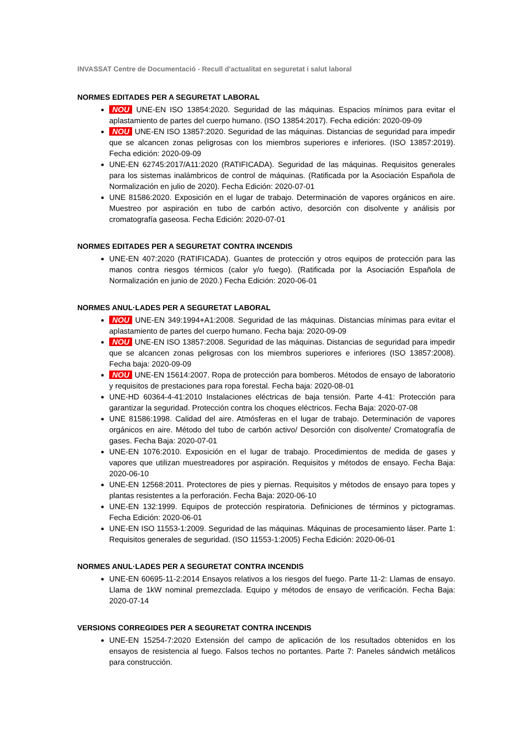INVASSAT Centre de Documentació - Recull d'actualitat en seguretat i salut laboral
NORMES EDITADES PER A SEGURETAT LABORAL
NOU UNE-EN ISO 13854:2020. Seguridad de las máquinas. Espacios mínimos para evitar el aplastamiento de partes del cuerpo humano. (ISO 13854:2017). Fecha edición: 2020-09-09
NOU UNE-EN ISO 13857:2020. Seguridad de las máquinas. Distancias de seguridad para impedir que se alcancen zonas peligrosas con los miembros superiores e inferiores. (ISO 13857:2019). Fecha edición: 2020-09-09
UNE-EN 62745:2017/A11:2020 (RATIFICADA). Seguridad de las máquinas. Requisitos generales para los sistemas inalámbricos de control de máquinas. (Ratificada por la Asociación Española de Normalización en julio de 2020). Fecha Edición: 2020-07-01
UNE 81586:2020. Exposición en el lugar de trabajo. Determinación de vapores orgánicos en aire. Muestreo por aspiración en tubo de carbón activo, desorción con disolvente y análisis por cromatografía gaseosa. Fecha Edición: 2020-07-01
NORMES EDITADES PER A SEGURETAT CONTRA INCENDIS
UNE-EN 407:2020 (RATIFICADA). Guantes de protección y otros equipos de protección para las manos contra riesgos térmicos (calor y/o fuego). (Ratificada por la Asociación Española de Normalización en junio de 2020.) Fecha Edición: 2020-06-01
NORMES ANUL·LADES PER A SEGURETAT LABORAL
NOU UNE-EN 349:1994+A1:2008. Seguridad de las máquinas. Distancias mínimas para evitar el aplastamiento de partes del cuerpo humano. Fecha baja: 2020-09-09
NOU UNE-EN ISO 13857:2008. Seguridad de las máquinas. Distancias de seguridad para impedir que se alcancen zonas peligrosas con los miembros superiores e inferiores (ISO 13857:2008). Fecha baja: 2020-09-09
NOU UNE-EN 15614:2007. Ropa de protección para bomberos. Métodos de ensayo de laboratorio y requisitos de prestaciones para ropa forestal. Fecha baja: 2020-08-01
UNE-HD 60364-4-41:2010 Instalaciones eléctricas de baja tensión. Parte 4-41: Protección para garantizar la seguridad. Protección contra los choques eléctricos. Fecha Baja: 2020-07-08
UNE 81586:1998. Calidad del aire. Atmósferas en el lugar de trabajo. Determinación de vapores orgánicos en aire. Método del tubo de carbón activo/ Desorción con disolvente/ Cromatografía de gases. Fecha Baja: 2020-07-01
UNE-EN 1076:2010. Exposición en el lugar de trabajo. Procedimientos de medida de gases y vapores que utilizan muestreadores por aspiración. Requisitos y métodos de ensayo. Fecha Baja: 2020-06-10
UNE-EN 12568:2011. Protectores de pies y piernas. Requisitos y métodos de ensayo para topes y plantas resistentes a la perforación. Fecha Baja: 2020-06-10
UNE-EN 132:1999. Equipos de protección respiratoria. Definiciones de términos y pictogramas. Fecha Edición: 2020-06-01
UNE-EN ISO 11553-1:2009. Seguridad de las máquinas. Máquinas de procesamiento láser. Parte 1: Requisitos generales de seguridad. (ISO 11553-1:2005) Fecha Edición: 2020-06-01
NORMES ANUL·LADES PER A SEGURETAT CONTRA INCENDIS
UNE-EN 60695-11-2:2014 Ensayos relativos a los riesgos del fuego. Parte 11-2: Llamas de ensayo. Llama de 1kW nominal premezclada. Equipo y métodos de ensayo de verificación. Fecha Baja: 2020-07-14
VERSIONS CORREGIDES PER A SEGURETAT CONTRA INCENDIS
UNE-EN 15254-7:2020 Extensión del campo de aplicación de los resultados obtenidos en los ensayos de resistencia al fuego. Falsos techos no portantes. Parte 7: Paneles sándwich metálicos para construcción.